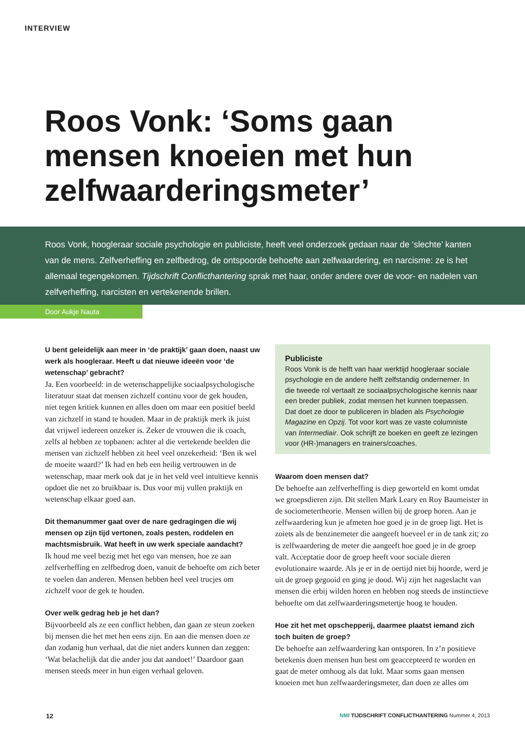INTERVIEW
Roos Vonk: ‘Soms gaan mensen knoeien met hun zelfwaarderingsmeter’
Roos Vonk, hoogleraar sociale psychologie en publiciste, heeft veel onderzoek gedaan naar de ‘slechte’ kanten van de mens. Zelfverheffing en zelfbedrog, de ontspoorde behoefte aan zelfwaardering, en narcisme: ze is het allemaal tegengekomen. Tijdschrift Conflicthantering sprak met haar, onder andere over de voor- en nadelen van zelfverheffing, narcisten en vertekenende brillen.
Door Aukje Nauta
U bent geleidelijk aan meer in ‘de praktijk’ gaan doen, naast uw werk als hoogleraar. Heeft u dat nieuwe ideeën voor ‘de wetenschap’ gebracht?
Ja. Een voorbeeld: in de wetenschappelijke sociaalpsychologische literatuur staat dat mensen zichzelf continu voor de gek houden, niet tegen kritiek kunnen en alles doen om maar een positief beeld van zichzelf in stand te houden. Maar in de praktijk merk ik juist dat vrijwel iedereen onzeker is. Zeker de vrouwen die ik coach, zelfs al hebben ze topbanen: achter al die vertekende beelden die mensen van zichzelf hebben zit heel veel onzekerheid: ‘Ben ik wel de moeite waard?’ Ik had en heb een heilig vertrouwen in de wetenschap, maar merk ook dat je in het veld veel intuïtieve kennis opdoet die net zo bruikbaar is. Dus voor mij vullen praktijk en wetenschap elkaar goed aan.
Dit themanummer gaat over de nare gedragingen die wij mensen op zijn tijd vertonen, zoals pesten, roddelen en machtsmisbruik. Wat heeft in uw werk speciale aandacht?
Ik houd me veel bezig met het ego van mensen, hoe ze aan zelfverheffing en zelfbedrog doen, vanuit de behoefte om zich beter te voelen dan anderen. Mensen hebben heel veel trucjes om zichzelf voor de gek te houden.
Over welk gedrag heb je het dan?
Bijvoorbeeld als ze een conflict hebben, dan gaan ze steun zoeken bij mensen die het met hen eens zijn. En aan die mensen doen ze dan zodanig hun verhaal, dat die niet anders kunnen dan zeggen: ‘Wat belachelijk dat die ander jou dat aandoet!’ Daardoor gaan mensen steeds meer in hun eigen verhaal geloven.
Publiciste
Roos Vonk is de helft van haar werktijd hoogleraar sociale psychologie en de andere helft zelfstandig ondernemer. In die tweede rol vertaalt ze sociaalpsychologische kennis naar een breder publiek, zodat mensen het kunnen toepassen. Dat doet ze door te publiceren in bladen als Psychologie Magazine en Opzij. Tot voor kort was ze vaste columniste van Intermediair. Ook schrijft ze boeken en geeft ze lezingen voor (HR-)managers en trainers/coaches.
Waarom doen mensen dat?
De behoefte aan zelfverheffing is diep geworteld en komt omdat we groepsdieren zijn. Dit stellen Mark Leary en Roy Baumeister in de sociometertheorie. Mensen willen bij de groep horen. Aan je zelfwaardering kun je afmeten hoe goed je in de groep ligt. Het is zoiets als de benzinemeter die aangeeft hoeveel er in de tank zit; zo is zelfwaardering de meter die aangeeft hoe goed je in de groep valt. Acceptatie door de groep heeft voor sociale dieren evolutionaire waarde. Als je er in de oertijd niet bij hoorde, werd je uit de groep gegooid en ging je dood. Wij zijn het nageslacht van mensen die erbij wilden horen en hebben nog steeds de instinctieve behoefte om dat zelfwaarderingsmetertje hoog te houden.
Hoe zit het met opschepperij, daarmee plaatst iemand zich toch buiten de groep?
De behoefte aan zelfwaardering kan ontsporen. In z’n positieve betekenis doen mensen hun best om geaccepteerd te worden en gaat de meter omhoog als dat lukt. Maar soms gaan mensen knoeien met hun zelfwaarderingsmeter, dan doen ze alles om
12
NMI TIJDSCHRIFT CONFLICTHANTERING Nummer 4, 2013